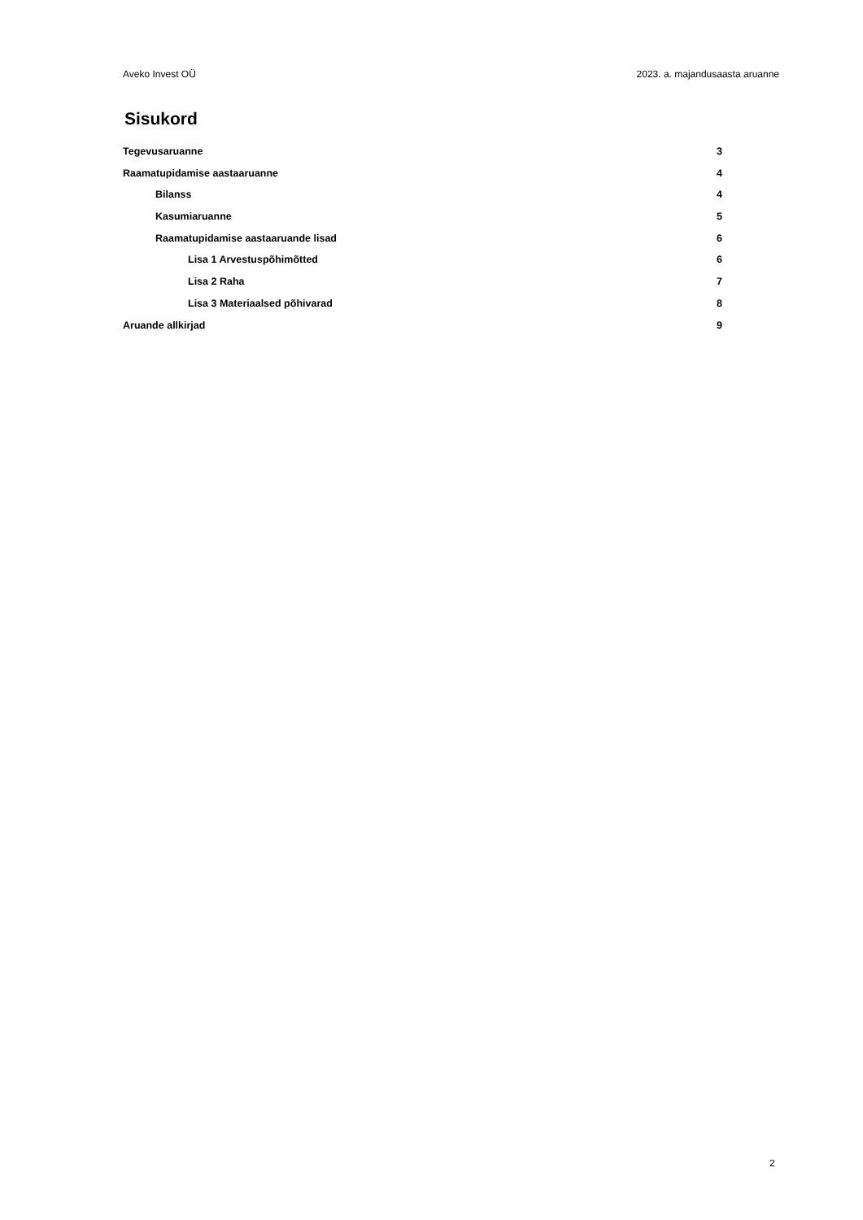Aveko Invest OÜ 2023. a. majandusaasta aruanne
Sisukord
Tegevusaruanne 3
Raamatupidamise aastaaruanne 4
Bilanss 4
Kasumiaruanne 5
Raamatupidamise aastaaruande lisad 6
Lisa 1 Arvestuspõhimõtted 6
Lisa 2 Raha 7
Lisa 3 Materiaalsed põhivarad 8
Aruande allkirjad 9
2